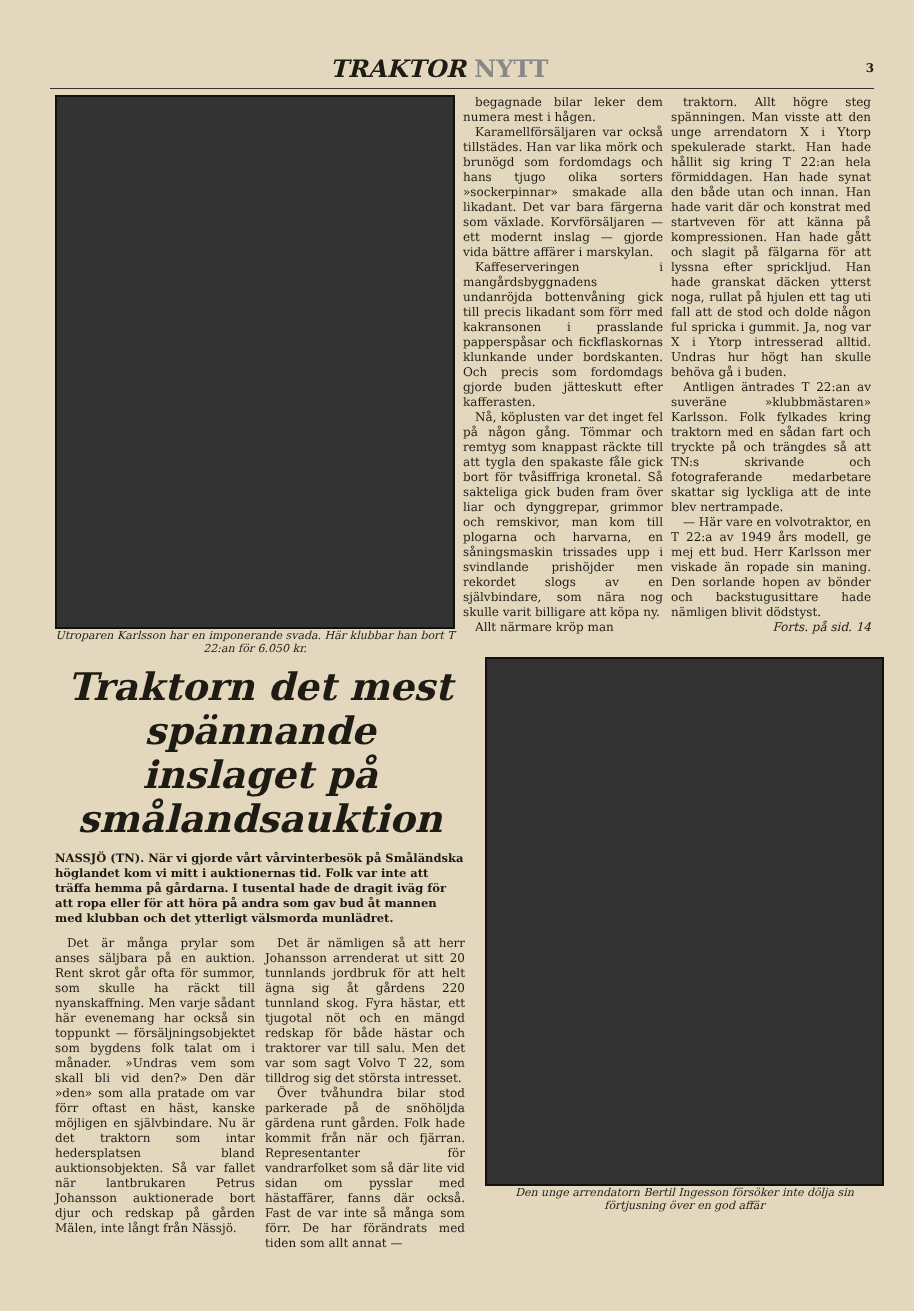TRAKTOR NYTT
3
Utroparen Karlsson har en imponerande svada. Här klubbar han bort T 22:an för 6.050 kr.
begagnade bilar leker dem numera mest i hågen.
Karamellförsäljaren var också tillstädes. Han var lika mörk och brunögd som fordomdags och hans tjugo olika sorters »sockerpinnar» smakade alla likadant. Det var bara färgerna som växlade. Korvförsäljaren — ett modernt inslag — gjorde vida bättre affärer i marskylan.
Kaffeserveringen i mangårdsbyggnadens undanröjda bottenvåning gick till precis likadant som förr med kakransonen i prasslande papperspåsar och fickflaskornas klunkande under bordskanten. Och precis som fordomdags gjorde buden jätteskutt efter kafferasten.
Nå, köplusten var det inget fel på någon gång. Tömmar och remtyg som knappast räckte till att tygla den spakaste fåle gick bort för tvåsiffriga kronetal. Så sakteliga gick buden fram över liar och dynggrepar, grimmor och remskivor, man kom till plogarna och harvarna, en såningsmaskin trissades upp i svindlande prishöjder men rekordet slogs av en självbindare, som nära nog skulle varit billigare att köpa ny.
Allt närmare kröp man
traktorn. Allt högre steg spänningen. Man visste att den unge arrendatorn X i Ytorp spekulerade starkt. Han hade hållit sig kring T 22:an hela förmiddagen. Han hade synat den både utan och innan. Han hade varit där och konstrat med startveven för att känna på kompressionen. Han hade gått och slagit på fälgarna för att lyssna efter spricklјud. Han hade granskat däcken ytterst noga, rullat på hjulen ett tag uti fall att de stod och dolde någon ful spricka i gummit. Ja, nog var X i Ytorp intresserad alltid. Undras hur högt han skulle behöva gå i buden.
Antligen äntrades T 22:an av suveräne »klubbmästaren» Karlsson. Folk fylkades kring traktorn med en sådan fart och tryckte på och trängdes så att TN:s skrivande och fotograferande medarbetare skattar sig lyckliga att de inte blev nertrampade.
— Här vare en volvotraktor, en T 22:a av 1949 års modell, ge mej ett bud. Herr Karlsson mer viskade än ropade sin maning. Den sorlande hopen av bönder och backstugusittare hade nämligen blivit dödstyst.
Forts. på sid. 14
Traktorn det mest spännande inslaget på smålandsauktion
NASSJÖ (TN). När vi gjorde vårt vårvinterbesök på Småländska höglandet kom vi mitt i auktionernas tid. Folk var inte att träffa hemma på gårdarna. I tusental hade de dragit iväg för att ropa eller för att höra på andra som gav bud åt mannen med klubban och det ytterligt välsmorda munlädret.
Det är många prylar som anses säljbara på en auktion. Rent skrot går ofta för summor, som skulle ha räckt till nyanskaffning. Men varje sådant här evenemang har också sin toppunkt — försäljningsobjektet som bygdens folk talat om i månader. »Undras vem som skall bli vid den?» Den där »den» som alla pratade om var förr oftast en häst, kanske möjligen en självbindare. Nu är det traktorn som intar hedersplatsen bland auktionsobjekten. Så var fallet när lantbrukaren Petrus Johansson auktionerade bort djur och redskap på gården Mälen, inte långt från Nässjö.
Det är nämligen så att herr Johansson arrenderat ut sitt 20 tunnlands jordbruk för att helt ägna sig åt gårdens 220 tunnland skog. Fyra hästar, ett tjugotal nöt och en mängd redskap för både hästar och traktorer var till salu. Men det var som sagt Volvo T 22, som tilldrog sig det största intresset.
Över tvåhundra bilar stod parkerade på de snöhöljda gärdena runt gården. Folk hade kommit från när och fjärran. Representanter för vandrarfolket som så där lite vid sidan om pysslar med hästaffärer, fanns där också. Fast de var inte så många som förr. De har förändrats med tiden som allt annat —
Den unge arrendatorn Bertil Ingesson försöker inte dölja sin förtjusning över en god affär